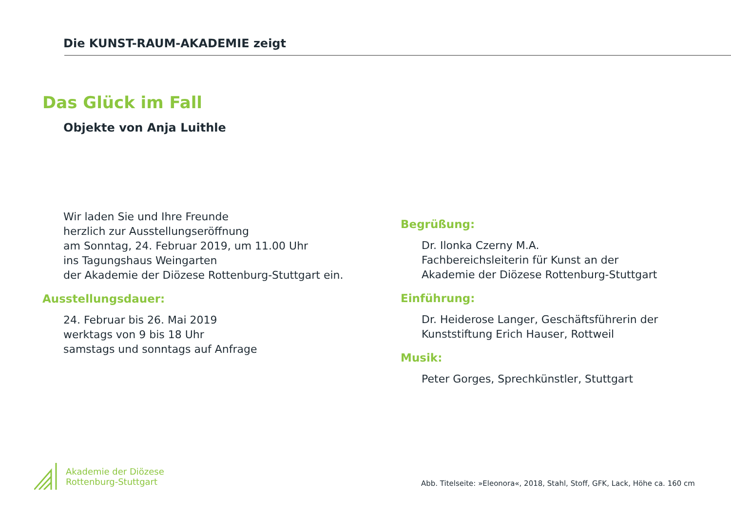Die KUNST-RAUM-AKADEMIE zeigt
Das Glück im Fall
Objekte von Anja Luithle
Wir laden Sie und Ihre Freunde
herzlich zur Ausstellungseröffnung
am Sonntag, 24. Februar 2019, um 11.00 Uhr
ins Tagungshaus Weingarten
der Akademie der Diözese Rottenburg-Stuttgart ein.
Ausstellungsdauer:
24. Februar bis 26. Mai 2019
werktags von 9 bis 18 Uhr
samstags und sonntags auf Anfrage
Begrüßung:
Dr. Ilonka Czerny M.A.
Fachbereichsleiterin für Kunst an der
Akademie der Diözese Rottenburg-Stuttgart
Einführung:
Dr. Heiderose Langer, Geschäftsführerin der
Kunststiftung Erich Hauser, Rottweil
Musik:
Peter Gorges, Sprechkünstler, Stuttgart
Akademie der Diözese
Rottenburg-Stuttgart
Abb. Titelseite: »Eleonora«, 2018, Stahl, Stoff, GFK, Lack, Höhe ca. 160 cm